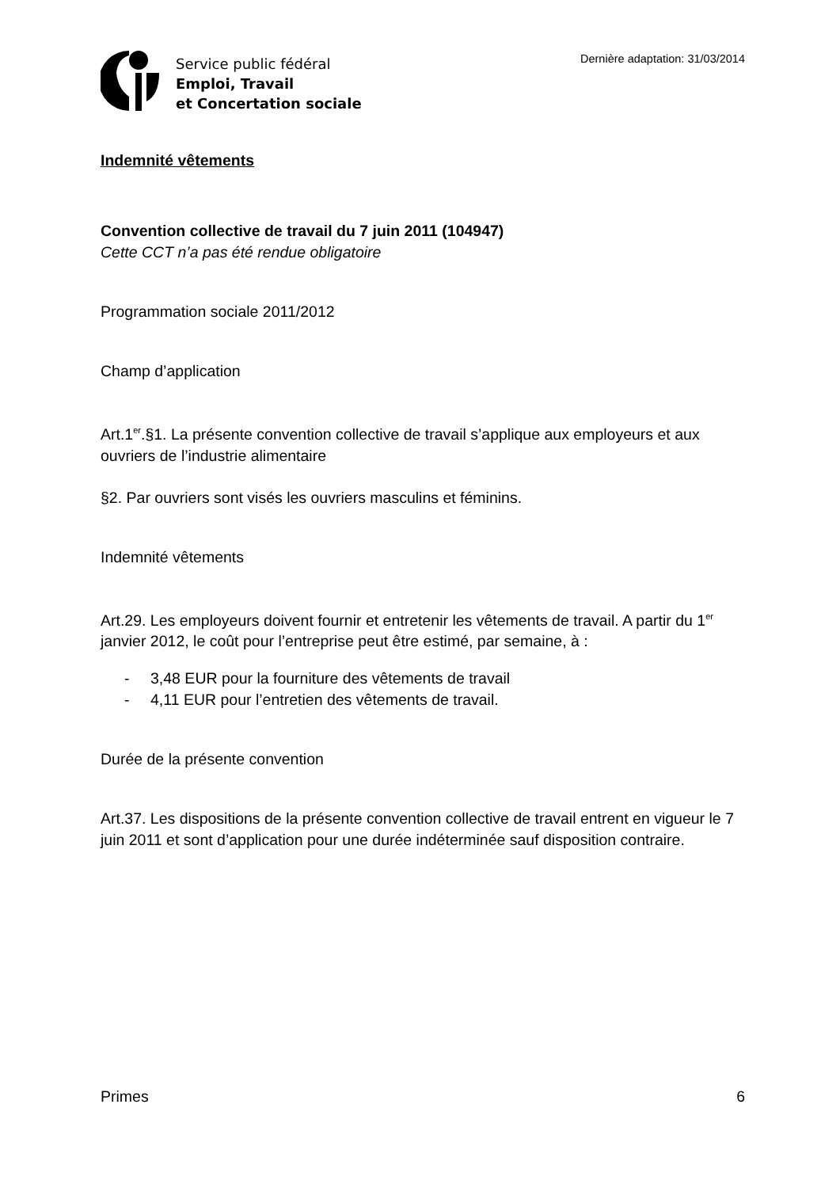Service public fédéral
Emploi, Travail
et Concertation sociale
Dernière adaptation: 31/03/2014
Indemnité vêtements
Convention collective de travail du 7 juin 2011 (104947)
Cette CCT n’a pas été rendue obligatoire
Programmation sociale 2011/2012
Champ d’application
Art.1<sup>er</sup>.§1. La présente convention collective de travail s’applique aux employeurs et aux ouvriers de l’industrie alimentaire
§2. Par ouvriers sont visés les ouvriers masculins et féminins.
Indemnité vêtements
Art.29. Les employeurs doivent fournir et entretenir les vêtements de travail. A partir du 1<sup>er</sup> janvier 2012, le coût pour l’entreprise peut être estimé, par semaine, à :
- 3,48 EUR pour la fourniture des vêtements de travail
- 4,11 EUR pour l’entretien des vêtements de travail.
Durée de la présente convention
Art.37. Les dispositions de la présente convention collective de travail entrent en vigueur le 7 juin 2011 et sont d’application pour une durée indéterminée sauf disposition contraire.
Primes 6